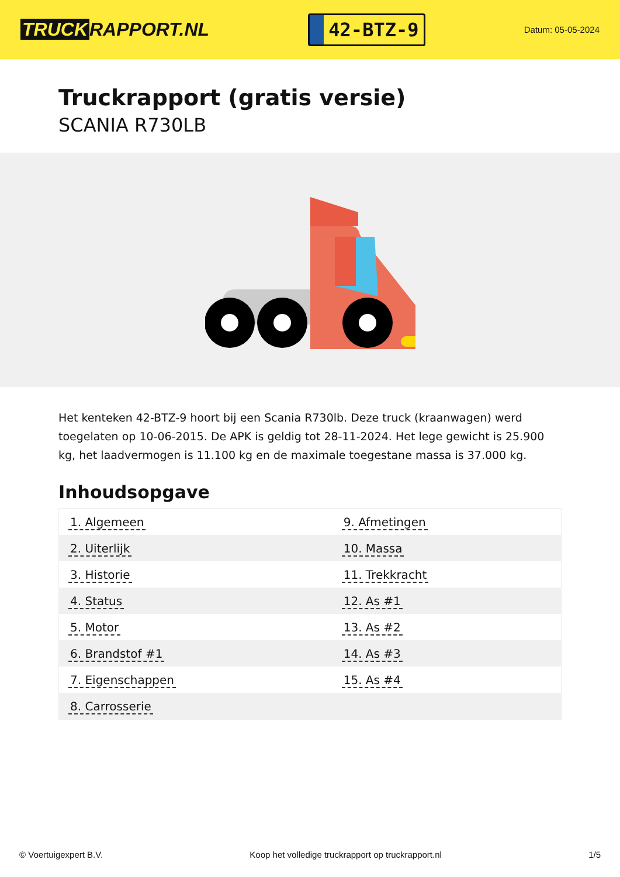TRUCK RAPPORT.NL
42-BTZ-9
Datum: 05-05-2024
Truckrapport (gratis versie)
SCANIA R730LB
Het kenteken 42-BTZ-9 hoort bij een Scania R730lb. Deze truck (kraanwagen) werd toegelaten op 10-06-2015. De APK is geldig tot 28-11-2024. Het lege gewicht is 25.900 kg, het laadvermogen is 11.100 kg en de maximale toegestane massa is 37.000 kg.
Inhoudsopgave
| 1. Algemeen | 9. Afmetingen |
| 2. Uiterlijk | 10. Massa |
| 3. Historie | 11. Trekkracht |
| 4. Status | 12. As #1 |
| 5. Motor | 13. As #2 |
| 6. Brandstof #1 | 14. As #3 |
| 7. Eigenschappen | 15. As #4 |
| 8. Carrosserie | |
© Voertuigexpert B.V. Koop het volledige truckrapport op truckrapport.nl
1/5